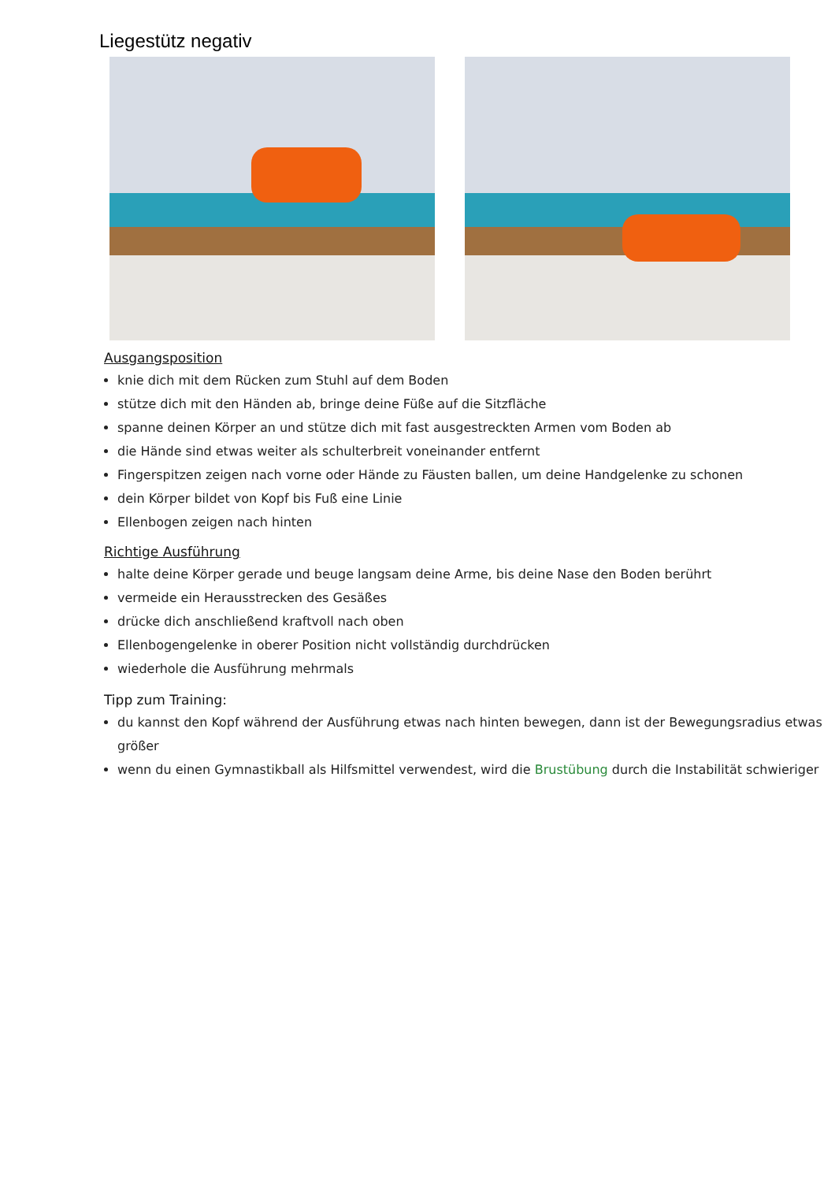Liegestütz negativ
Ausgangsposition
knie dich mit dem Rücken zum Stuhl auf dem Boden
stütze dich mit den Händen ab, bringe deine Füße auf die Sitzfläche
spanne deinen Körper an und stütze dich mit fast ausgestreckten Armen vom Boden ab
die Hände sind etwas weiter als schulterbreit voneinander entfernt
Fingerspitzen zeigen nach vorne oder Hände zu Fäusten ballen, um deine Handgelenke zu schonen
dein Körper bildet von Kopf bis Fuß eine Linie
Ellenbogen zeigen nach hinten
Richtige Ausführung
halte deine Körper gerade und beuge langsam deine Arme, bis deine Nase den Boden berührt
vermeide ein Herausstrecken des Gesäßes
drücke dich anschließend kraftvoll nach oben
Ellenbogengelenke in oberer Position nicht vollständig durchdrücken
wiederhole die Ausführung mehrmals
Tipp zum Training:
du kannst den Kopf während der Ausführung etwas nach hinten bewegen, dann ist der Bewegungsradius etwas größer
wenn du einen Gymnastikball als Hilfsmittel verwendest, wird die Brustübung durch die Instabilität schwieriger